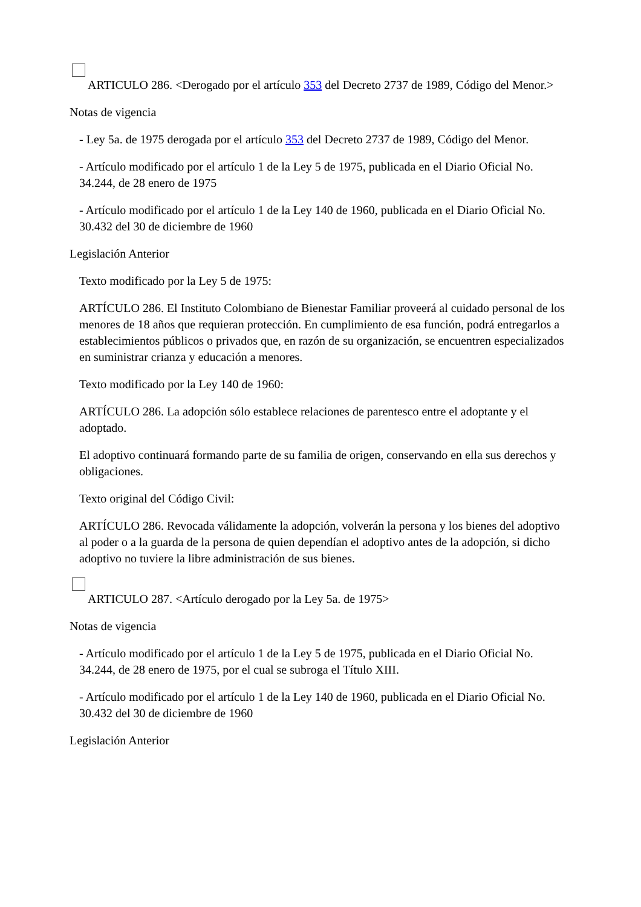ARTICULO 286. <Derogado por el artículo 353 del Decreto 2737 de 1989, Código del Menor.>
Notas de vigencia
- Ley 5a. de 1975 derogada por el artículo 353 del Decreto 2737 de 1989, Código del Menor.
- Artículo modificado por el artículo 1 de la Ley 5 de 1975, publicada en el Diario Oficial No. 34.244, de 28 enero de 1975
- Artículo modificado por el artículo 1 de la Ley 140 de 1960, publicada en el Diario Oficial No. 30.432 del 30 de diciembre de 1960
Legislación Anterior
Texto modificado por la Ley 5 de 1975:
ARTÍCULO 286. El Instituto Colombiano de Bienestar Familiar proveerá al cuidado personal de los menores de 18 años que requieran protección. En cumplimiento de esa función, podrá entregarlos a establecimientos públicos o privados que, en razón de su organización, se encuentren especializados en suministrar crianza y educación a menores.
Texto modificado por la Ley 140 de 1960:
ARTÍCULO 286. La adopción sólo establece relaciones de parentesco entre el adoptante y el adoptado.
El adoptivo continuará formando parte de su familia de origen, conservando en ella sus derechos y obligaciones.
Texto original del Código Civil:
ARTÍCULO 286. Revocada válidamente la adopción, volverán la persona y los bienes del adoptivo al poder o a la guarda de la persona de quien dependían el adoptivo antes de la adopción, si dicho adoptivo no tuviere la libre administración de sus bienes.
ARTICULO 287. <Artículo derogado por la Ley 5a. de 1975>
Notas de vigencia
- Artículo modificado por el artículo 1 de la Ley 5 de 1975, publicada en el Diario Oficial No. 34.244, de 28 enero de 1975, por el cual se subroga el Título XIII.
- Artículo modificado por el artículo 1 de la Ley 140 de 1960, publicada en el Diario Oficial No. 30.432 del 30 de diciembre de 1960
Legislación Anterior